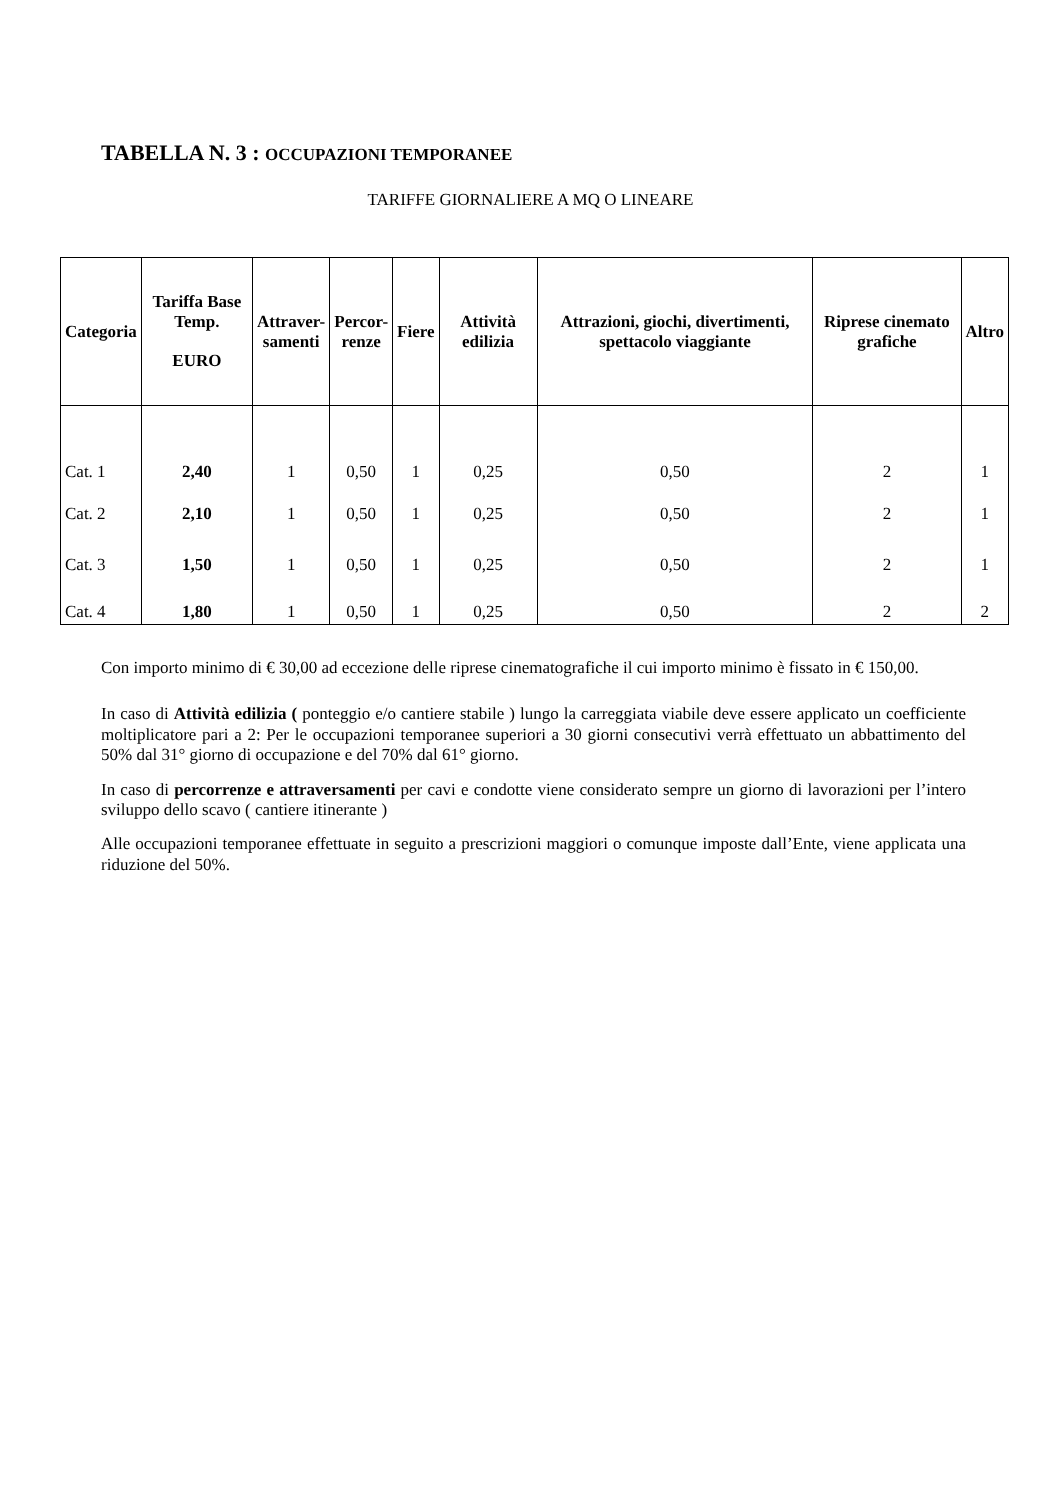TABELLA N. 3 : OCCUPAZIONI TEMPORANEE
TARIFFE GIORNALIERE A MQ O LINEARE
| Categoria | Tariffa Base Temp. EURO | Attraver- samenti | Percor- renze | Fiere | Attività edilizia | Attrazioni, giochi, divertimenti, spettacolo viaggiante | Riprese cinemato grafiche | Altro |
| --- | --- | --- | --- | --- | --- | --- | --- | --- |
| Cat. 1 | 2,40 | 1 | 0,50 | 1 | 0,25 | 0,50 | 2 | 1 |
| Cat. 2 | 2,10 | 1 | 0,50 | 1 | 0,25 | 0,50 | 2 | 1 |
| Cat. 3 | 1,50 | 1 | 0,50 | 1 | 0,25 | 0,50 | 2 | 1 |
| Cat. 4 | 1,80 | 1 | 0,50 | 1 | 0,25 | 0,50 | 2 | 2 |
Con importo minimo di € 30,00 ad eccezione delle riprese cinematografiche il cui importo minimo è fissato in € 150,00.
In caso di Attività edilizia ( ponteggio e/o cantiere stabile ) lungo la carreggiata viabile deve essere applicato un coefficiente moltiplicatore pari a 2: Per le occupazioni temporanee superiori a 30 giorni consecutivi verrà effettuato un abbattimento del 50% dal 31° giorno di occupazione e del 70% dal 61° giorno.
In caso di percorrenze e attraversamenti per cavi e condotte viene considerato sempre un giorno di lavorazioni per l’intero sviluppo dello scavo ( cantiere itinerante )
Alle occupazioni temporanee effettuate in seguito a prescrizioni maggiori o comunque imposte dall’Ente, viene applicata una riduzione del 50%.